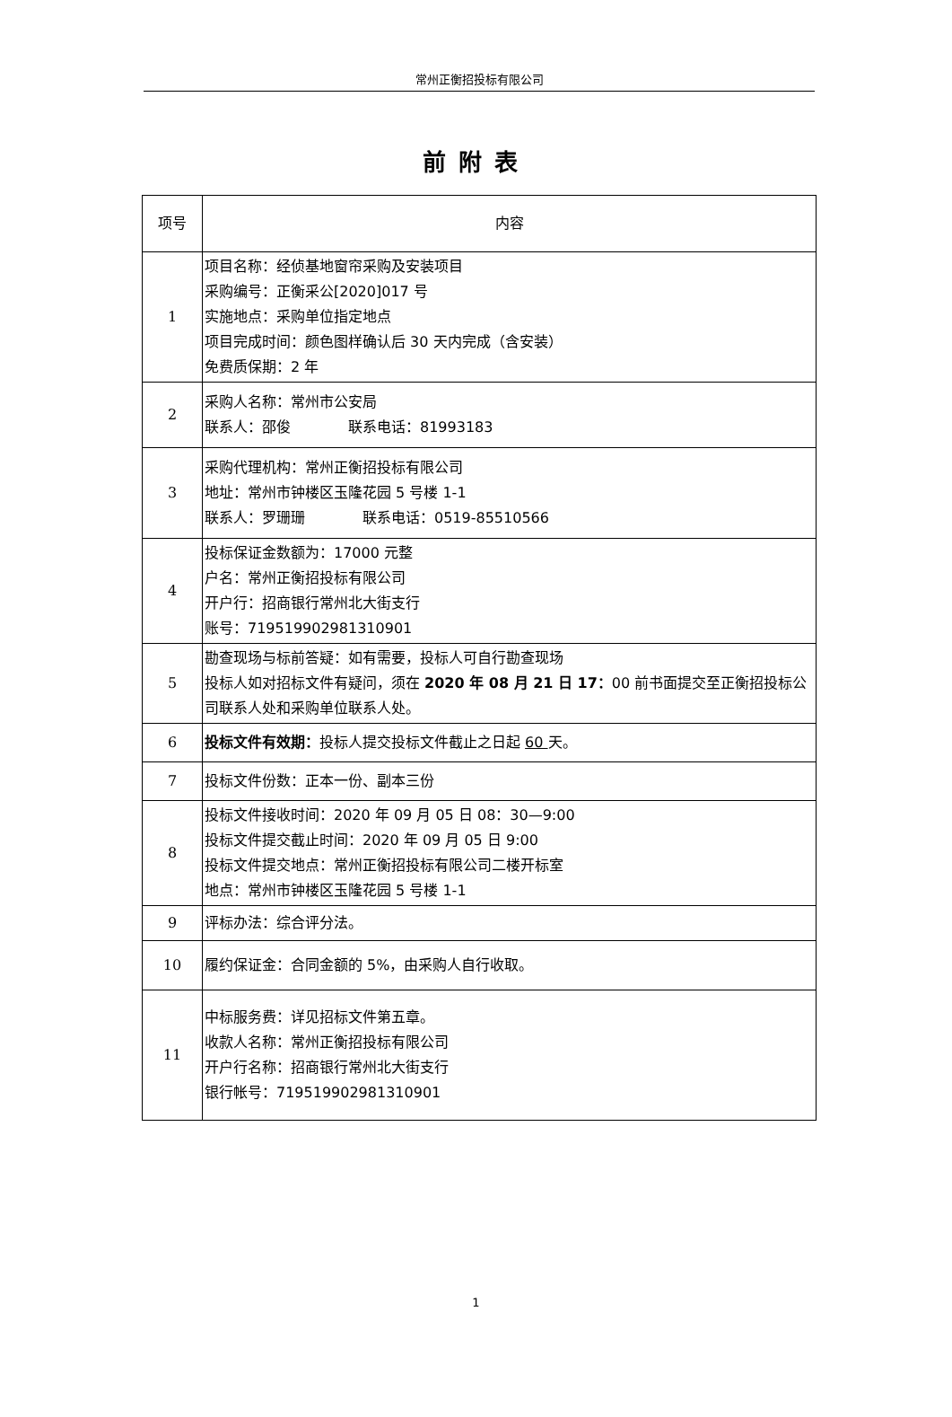常州正衡招投标有限公司
前附表
| 项号 | 内容 |
| --- | --- |
| 1 | 项目名称：经侦基地窗帘采购及安装项目 采购编号：正衡采公[2020]017 号 实施地点：采购单位指定地点 项目完成时间：颜色图样确认后 30 天内完成（含安装） 免费质保期：2 年 |
| 2 | 采购人名称：常州市公安局 联系人：邵俊 联系电话：81993183 |
| 3 | 采购代理机构：常州正衡招投标有限公司 地址：常州市钟楼区玉隆花园 5 号楼 1-1 联系人：罗珊珊 联系电话：0519-85510566 |
| 4 | 投标保证金数额为：17000 元整 户名：常州正衡招投标有限公司 开户行：招商银行常州北大街支行 账号：719519902981310901 |
| 5 | 勘查现场与标前答疑：如有需要，投标人可自行勘查现场 投标人如对招标文件有疑问，须在 2020 年 08 月 21 日 17： 00 前书面提交至正衡招投标公司联系人处和采购单位联系人处。 |
| 6 | 投标文件有效期： 投标人提交投标文件截止之日起 60 天。 |
| 7 | 投标文件份数：正本一份、副本三份 |
| 8 | 投标文件接收时间：2020 年 09 月 05 日 08：30—9:00 投标文件提交截止时间：2020 年 09 月 05 日 9:00 投标文件提交地点：常州正衡招投标有限公司二楼开标室 地点：常州市钟楼区玉隆花园 5 号楼 1-1 |
| 9 | 评标办法：综合评分法。 |
| 10 | 履约保证金：合同金额的 5%，由采购人自行收取。 |
| 11 | 中标服务费：详见招标文件第五章。 收款人名称：常州正衡招投标有限公司 开户行名称：招商银行常州北大街支行 银行帐号：719519902981310901 |
1